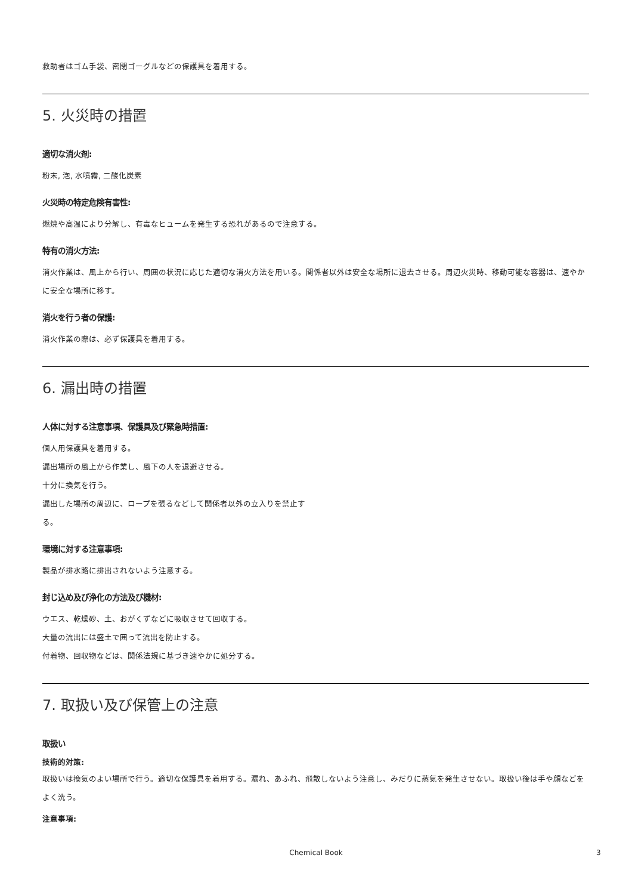救助者はゴム手袋、密閉ゴーグルなどの保護具を着用する。
5. 火災時の措置
適切な消火剤:
粉末, 泡, 水噴霧, 二酸化炭素
火災時の特定危険有害性:
燃焼や高温により分解し、有毒なヒュームを発生する恐れがあるので注意する。
特有の消火方法:
消火作業は、風上から行い、周囲の状況に応じた適切な消火方法を用いる。関係者以外は安全な場所に退去させる。周辺火災時、移動可能な容器は、速やかに安全な場所に移す。
消火を行う者の保護:
消火作業の際は、必ず保護具を着用する。
6. 漏出時の措置
人体に対する注意事項、保護具及び緊急時措置:
個人用保護具を着用する。
漏出場所の風上から作業し、風下の人を退避させる。
十分に換気を行う。
漏出した場所の周辺に、ロープを張るなどして関係者以外の立入りを禁止す
る。
環境に対する注意事項:
製品が排水路に排出されないよう注意する。
封じ込め及び浄化の方法及び機材:
ウエス、乾燥砂、土、おがくずなどに吸収させて回収する。
大量の流出には盛土で囲って流出を防止する。
付着物、回収物などは、関係法規に基づき速やかに処分する。
7. 取扱い及び保管上の注意
取扱い
技術的対策:
取扱いは換気のよい場所で行う。適切な保護具を着用する。漏れ、あふれ、飛散しないよう注意し、みだりに蒸気を発生させない。取扱い後は手や顔などをよく洗う。
注意事項:
Chemical Book 3